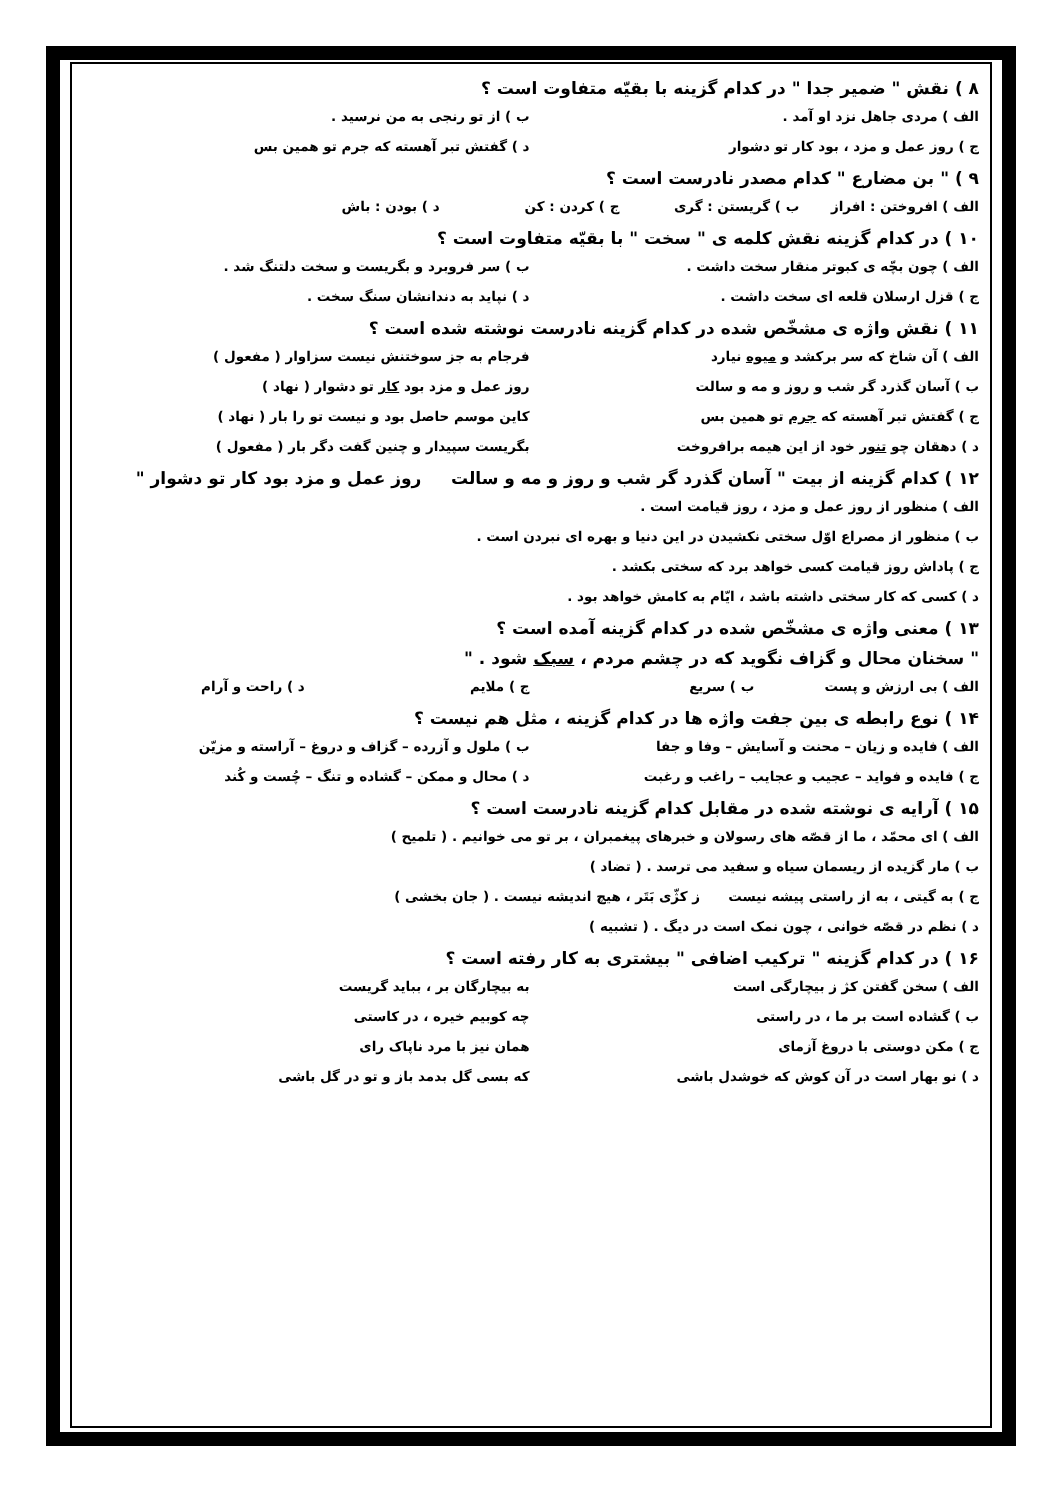۸ ) نقش " ضمیر جدا " در کدام گزینه با بقیّه متفاوت است ؟
الف ) مردی جاهل نزد او آمد . ب ) از تو رنجی به من نرسید .
ج ) روز عمل و مزد ، بود کار تو دشوار د ) گفتش تبر آهسته که جرم تو همین بس
۹ ) " بن مضارع " کدام مصدر نادرست است ؟
الف ) افروختن : افراز ب ) گریستن : گری ج ) کردن : کن د ) بودن : باش
۱۰ ) در کدام گزینه نقش کلمه ی " سخت " با بقیّه متفاوت است ؟
الف ) چون بچّه ی کبوتر منقار سخت داشت . ب ) سر فروبرد و بگریست و سخت دلتنگ شد .
ج ) قزل ارسلان قلعه ای سخت داشت . د ) نپاید به دندانشان سنگ سخت .
۱۱ ) نقش واژه ی مشخّص شده در کدام گزینه نادرست نوشته شده است ؟
الف ) آن شاخ که سر برکشد و میوه نیارد فرجام به جز سوختنش نیست سزاوار ( مفعول )
ب ) آسان گذرد گر شب و روز و مه و سالت روز عمل و مزد بود کار تو دشوار ( نهاد )
ج ) گفتش تبر آهسته که جرم تو همین بس کاین موسم حاصل بود و نیست تو را بار ( نهاد )
د ) دهقان چو تنور خود از این هیمه برافروخت بگریست سپیدار و چنین گفت دگر بار ( مفعول )
۱۲ ) کدام گزینه از بیت " آسان گذرد گر شب و روز و مه و سالت روز عمل و مزد بود کار تو دشوار "
الف ) منظور از روز عمل و مزد ، روز قیامت است .
ب ) منظور از مصراع اوّل سختی نکشیدن در این دنیا و بهره ای نبردن است .
ج ) پاداش روز قیامت کسی خواهد برد که سختی بکشد .
د ) کسی که کار سختی داشته باشد ، ایّام به کامش خواهد بود .
۱۳ ) معنی واژه ی مشخّص شده در کدام گزینه آمده است ؟
" سخنان محال و گزاف نگوید که در چشم مردم ، سبک شود . "
الف ) بی ارزش و پست ب ) سریع ج ) ملایم د ) راحت و آرام
۱۴ ) نوع رابطه ی بین جفت واژه ها در کدام گزینه ، مثل هم نیست ؟
الف ) فایده و زیان – محنت و آسایش – وفا و جفا ب ) ملول و آزرده – گزاف و دروغ – آراسته و مزیّن
ج ) فایده و فواید – عجیب و عجایب – راغب و رغبت د ) محال و ممکن – گشاده و تنگ – چُست و کُند
۱۵ ) آرایه ی نوشته شده در مقابل کدام گزینه نادرست است ؟
الف ) ای محمّد ، ما از قصّه های رسولان و خبرهای پیغمبران ، بر تو می خوانیم . ( تلمیح )
ب ) مار گزیده از ریسمان سیاه و سفید می ترسد . ( تضاد )
ج ) به گیتی ، به از راستی پیشه نیست ز کژّی بَتَر ، هیچ اندیشه نیست . ( جان بخشی )
د ) نظم در قصّه خوانی ، چون نمک است در دیگ . ( تشبیه )
۱۶ ) در کدام گزینه " ترکیب اضافی " بیشتری به کار رفته است ؟
الف ) سخن گفتن کژ ز بیچارگی است به بیچارگان بر ، بباید گریست
ب ) گشاده است بر ما ، در راستی چه کوبیم خیره ، در کاستی
ج ) مکن دوستی با دروغ آزمای همان نیز با مرد ناپاک رای
د ) نو بهار است در آن کوش که خوشدل باشی که بسی گل بدمد باز و تو در گل باشی